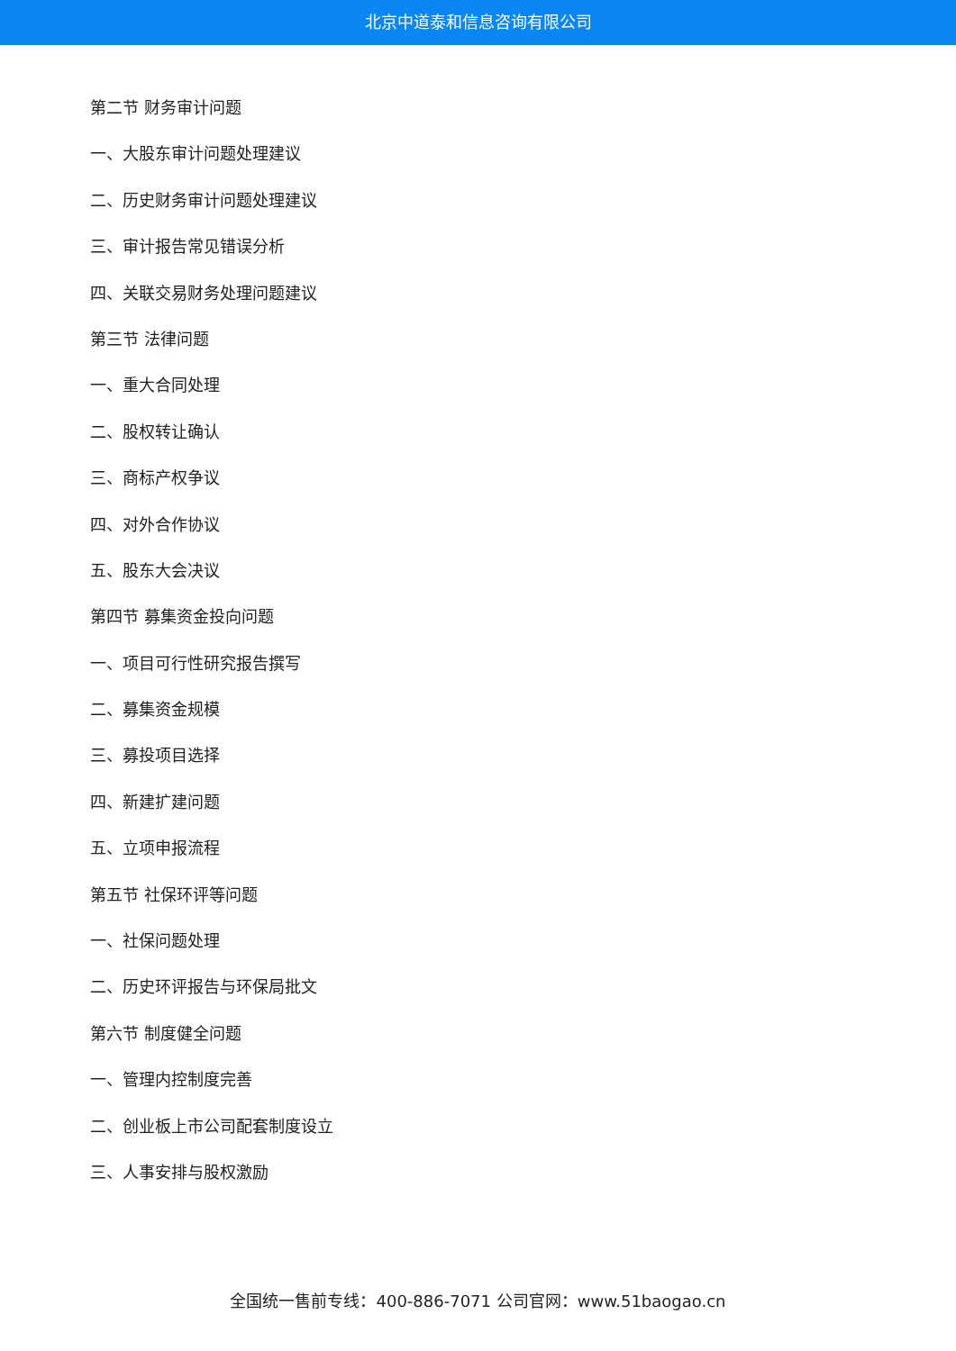北京中道泰和信息咨询有限公司
第二节 财务审计问题
一、大股东审计问题处理建议
二、历史财务审计问题处理建议
三、审计报告常见错误分析
四、关联交易财务处理问题建议
第三节 法律问题
一、重大合同处理
二、股权转让确认
三、商标产权争议
四、对外合作协议
五、股东大会决议
第四节 募集资金投向问题
一、项目可行性研究报告撰写
二、募集资金规模
三、募投项目选择
四、新建扩建问题
五、立项申报流程
第五节 社保环评等问题
一、社保问题处理
二、历史环评报告与环保局批文
第六节 制度健全问题
一、管理内控制度完善
二、创业板上市公司配套制度设立
三、人事安排与股权激励
全国统一售前专线：400-886-7071 公司官网：www.51baogao.cn